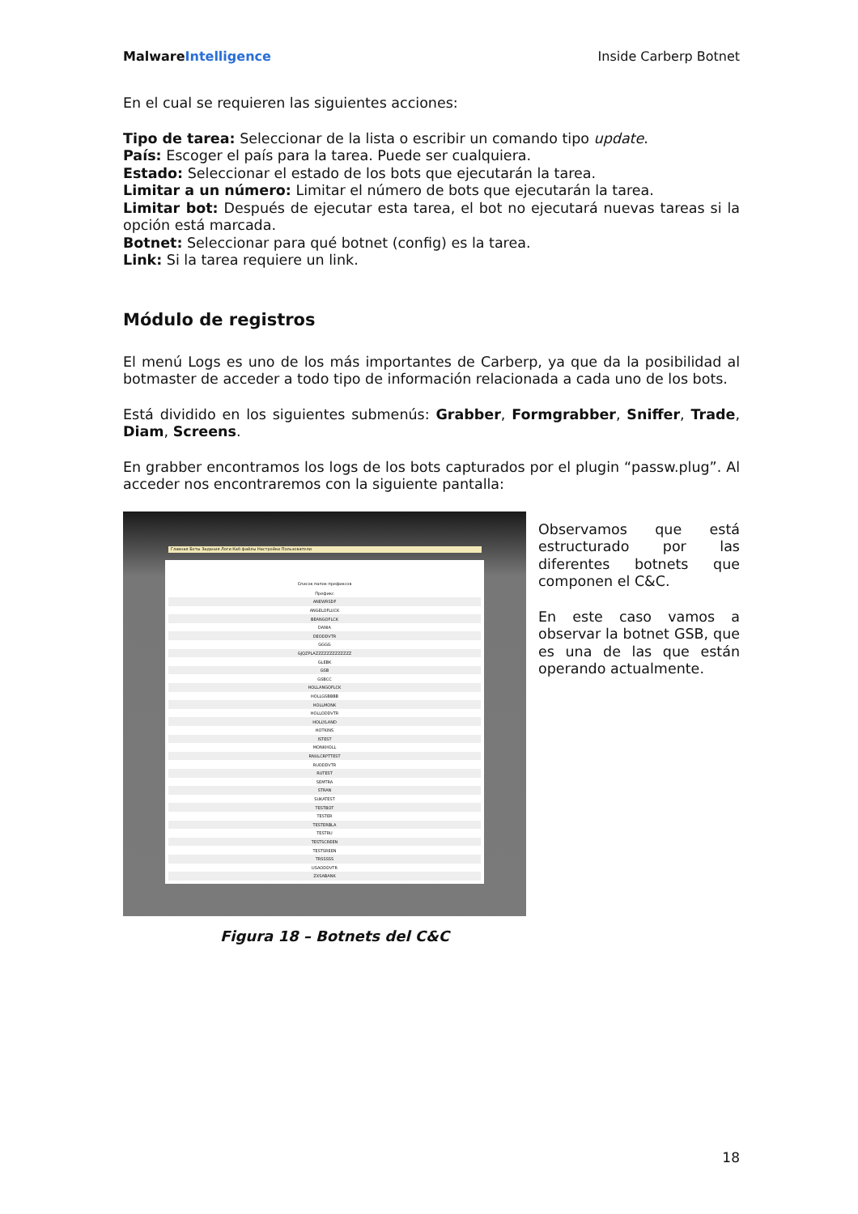MalwareIntelligence Inside Carberp Botnet
En el cual se requieren las siguientes acciones:
Tipo de tarea: Seleccionar de la lista o escribir un comando tipo update.
País: Escoger el país para la tarea. Puede ser cualquiera.
Estado: Seleccionar el estado de los bots que ejecutarán la tarea.
Limitar a un número: Limitar el número de bots que ejecutarán la tarea.
Limitar bot: Después de ejecutar esta tarea, el bot no ejecutará nuevas tareas si la opción está marcada.
Botnet: Seleccionar para qué botnet (config) es la tarea.
Link: Si la tarea requiere un link.
Módulo de registros
El menú Logs es uno de los más importantes de Carberp, ya que da la posibilidad al botmaster de acceder a todo tipo de información relacionada a cada uno de los bots.
Está dividido en los siguientes submenús: Grabber, Formgrabber, Sniffer, Trade, Diam, Screens.
En grabber encontramos los logs de los bots capturados por el plugin “passw.plug”. Al acceder nos encontraremos con la siguiente pantalla:
Главная Боты Задания Логи Каб файлы Настройки Пользователи
Список папок-префиксов
| Префикс |
| ANEWRSDF |
| ANGELOFLUCK |
| BEANGOFLCK |
| DANIA |
| DEODDVTR |
| GGGG |
| GJQZPLAZZZZZZZZZZZZZ |
| GLEBK |
| GSB |
| GSBCC |
| HOLLANGOFLCK |
| HOLLGSBBBB |
| HOLLMONK |
| HOLLODDVTR |
| HOLLYLAND |
| HOTKINS |
| ISTEST |
| MONKHOLL |
| RNULCRPTTEST |
| RUODDVTR |
| RUTEST |
| SEMTRA |
| STRAN |
| SUKATEST |
| TESTBOT |
| TESTER |
| TESTERBLA |
| TESTRU |
| TESTSCREEN |
| TESTSREEN |
| TRSSSSS |
| USAODDVTR |
| ZXSABANK |
Observamos que está estructurado por las diferentes botnets que componen el C&C.
En este caso vamos a observar la botnet GSB, que es una de las que están operando actualmente.
Figura 18 – Botnets del C&C
18